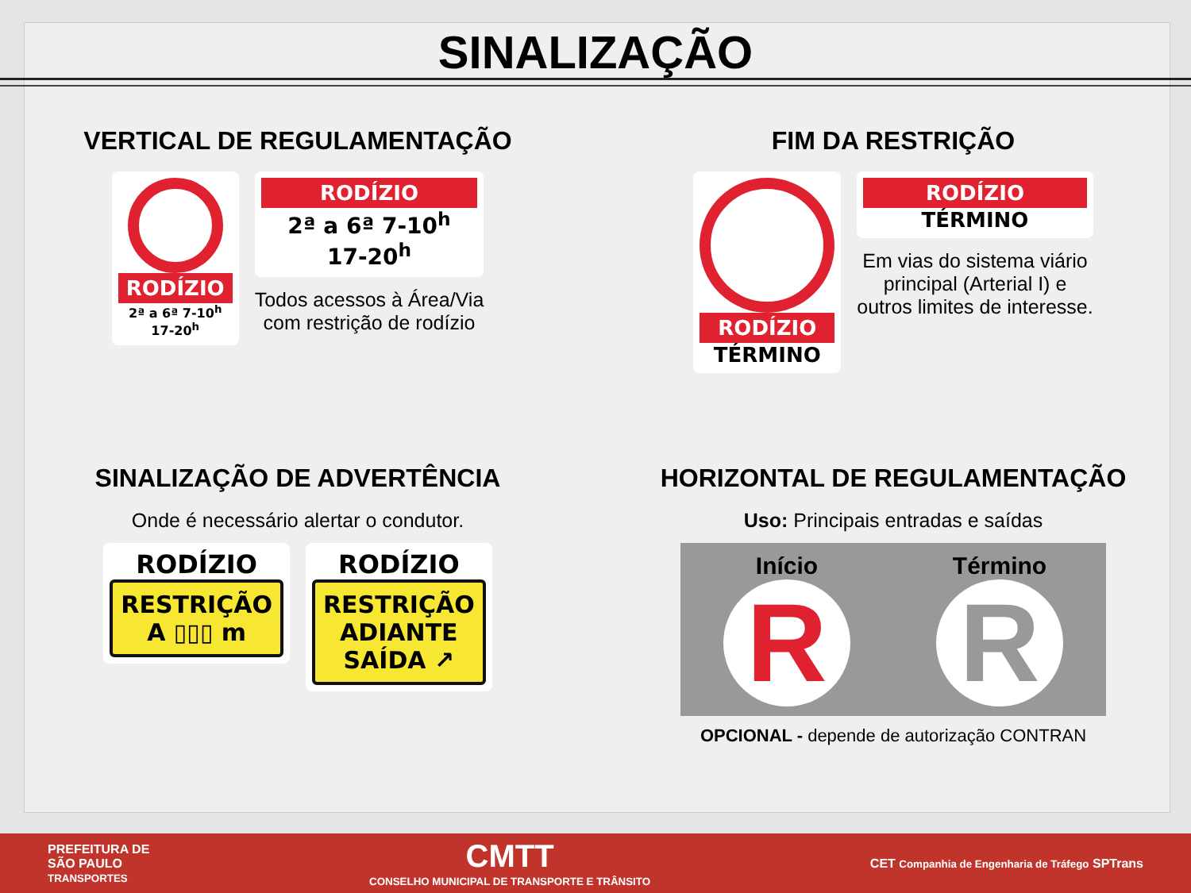SINALIZAÇÃO
VERTICAL DE REGULAMENTAÇÃO
RODÍZIO
2ª a 6ª 7-10<sup>h</sup>
17-20<sup>h</sup>
RODÍZIO
2ª a 6ª 7-10<sup>h</sup>
17-20<sup>h</sup>
Todos acessos à Área/Via
com restrição de rodízio
FIM DA RESTRIÇÃO
RODÍZIO
TÉRMINO
RODÍZIO
TÉRMINO
Em vias do sistema viário
principal (Arterial I) e
outros limites de interesse.
SINALIZAÇÃO DE ADVERTÊNCIA
Onde é necessário alertar o condutor.
RODÍZIO
RESTRIÇÃO
A ▯▯▯ m
RODÍZIO
RESTRIÇÃO
ADIANTE
SAÍDA ↗
HORIZONTAL DE REGULAMENTAÇÃO
Uso: Principais entradas e saídas
Início
R
Término
R
OPCIONAL - depende de autorização CONTRAN
PREFEITURA DE
SÃO PAULO
TRANSPORTES
CMTT
CONSELHO MUNICIPAL DE TRANSPORTE E TRÂNSITO
CET Companhia de Engenharia de Tráfego SPTrans